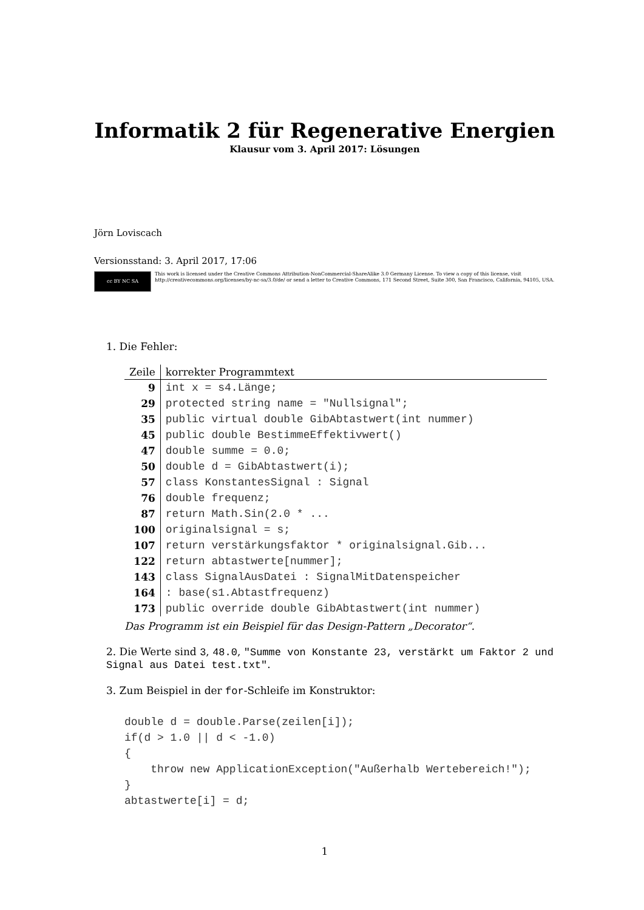Informatik 2 für Regenerative Energien
Klausur vom 3. April 2017: Lösungen
Jörn Loviscach
Versionsstand: 3. April 2017, 17:06
cc BY NC SA
This work is licensed under the Creative Commons Attribution-NonCommercial-ShareAlike 3.0 Germany License. To view a copy of this license, visit http://creativecommons.org/licenses/by-nc-sa/3.0/de/ or send a letter to Creative Commons, 171 Second Street, Suite 300, San Francisco, California, 94105, USA.
1. Die Fehler:
| Zeile | korrekter Programmtext |
| --- | --- |
| 9 | int x = s4.Länge; |
| 29 | protected string name = "Nullsignal"; |
| 35 | public virtual double GibAbtastwert(int nummer) |
| 45 | public double BestimmeEffektivwert() |
| 47 | double summe = 0.0; |
| 50 | double d = GibAbtastwert(i); |
| 57 | class KonstantesSignal : Signal |
| 76 | double frequenz; |
| 87 | return Math.Sin(2.0 * ... |
| 100 | originalsignal = s; |
| 107 | return verstärkungsfaktor * originalsignal.Gib... |
| 122 | return abtastwerte[nummer]; |
| 143 | class SignalAusDatei : SignalMitDatenspeicher |
| 164 | : base(s1.Abtastfrequenz) |
| 173 | public override double GibAbtastwert(int nummer) |
Das Programm ist ein Beispiel für das Design-Pattern „Decorator“.
2. Die Werte sind 3, 48.0, "Summe von Konstante 23, verstärkt um Faktor 2 und Signal aus Datei test.txt".
3. Zum Beispiel in der for-Schleife im Konstruktor:
double d = double.Parse(zeilen[i]);
if(d > 1.0 || d < -1.0)
{
    throw new ApplicationException("Außerhalb Wertebereich!");
}
abtastwerte[i] = d;
1